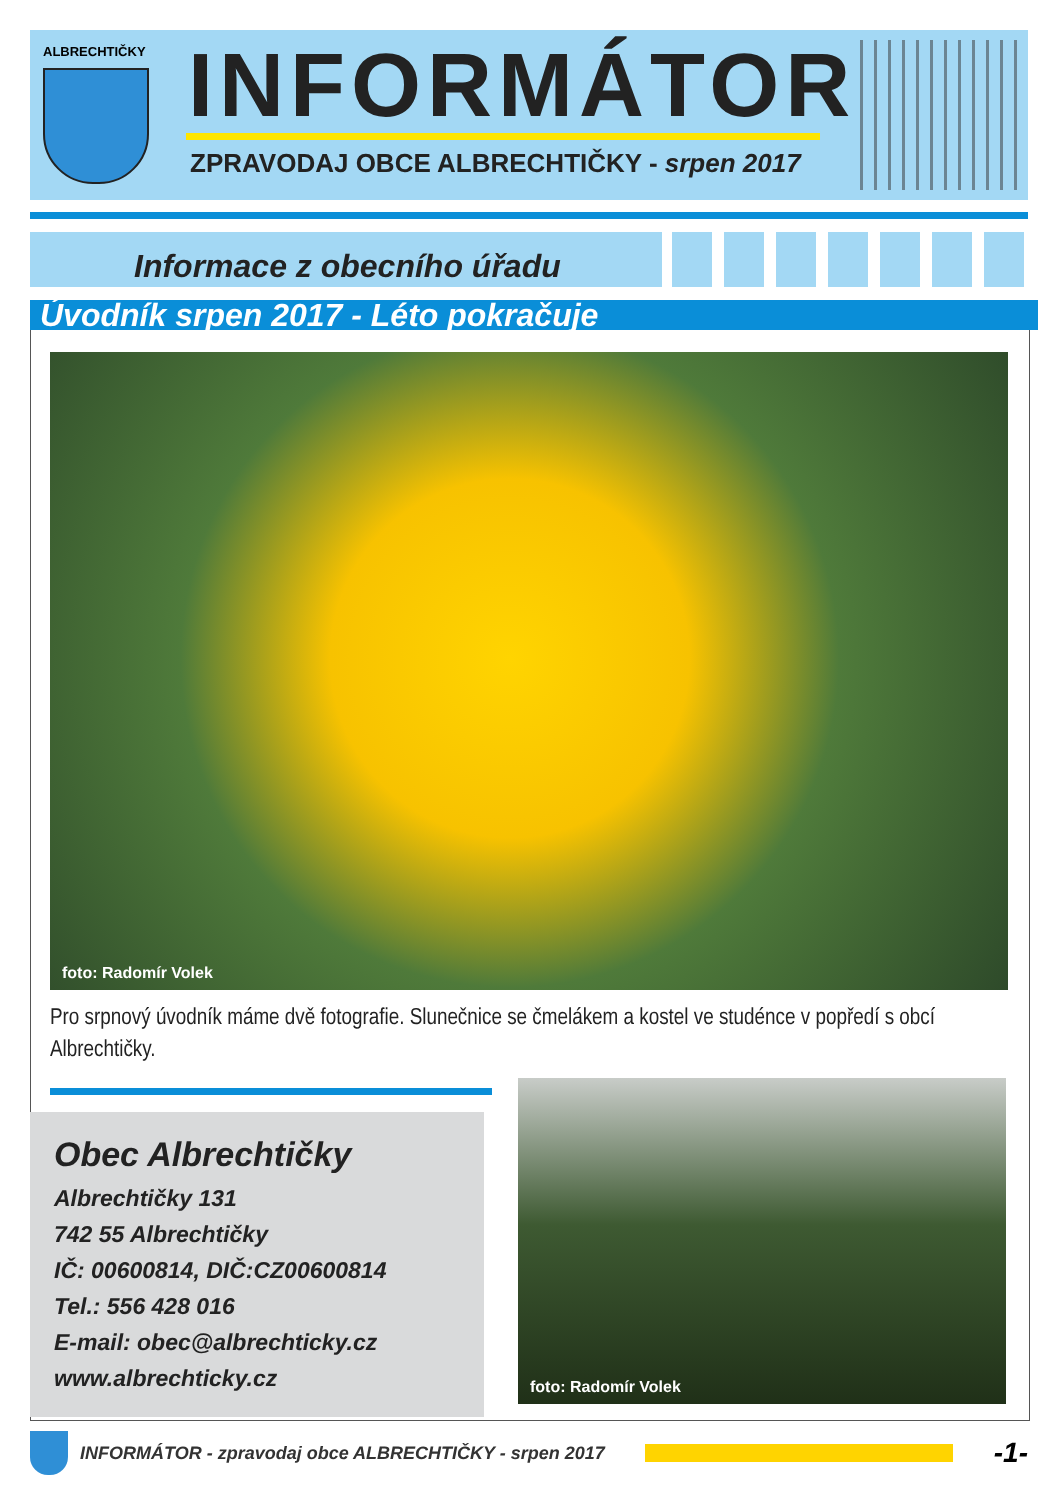ALBRECHTIČKY INFORMÁTOR
ZPRAVODAJ OBCE ALBRECHTIČKY - srpen 2017
Informace z obecního úřadu
Úvodník srpen 2017 - Léto pokračuje
foto: Radomír Volek
Pro srpnový úvodník máme dvě fotografie. Slunečnice se čmelákem a kostel ve studénce v popředí s obcí Albrechtičky.
Obec Albrechtičky
Albrechtičky 131
742 55 Albrechtičky
IČ: 00600814, DIČ:CZ00600814
Tel.: 556 428 016
E-mail: obec@albrechticky.cz
www.albrechticky.cz
foto: Radomír Volek
INFORMÁTOR - zpravodaj obce ALBRECHTIČKY - srpen 2017
-1-